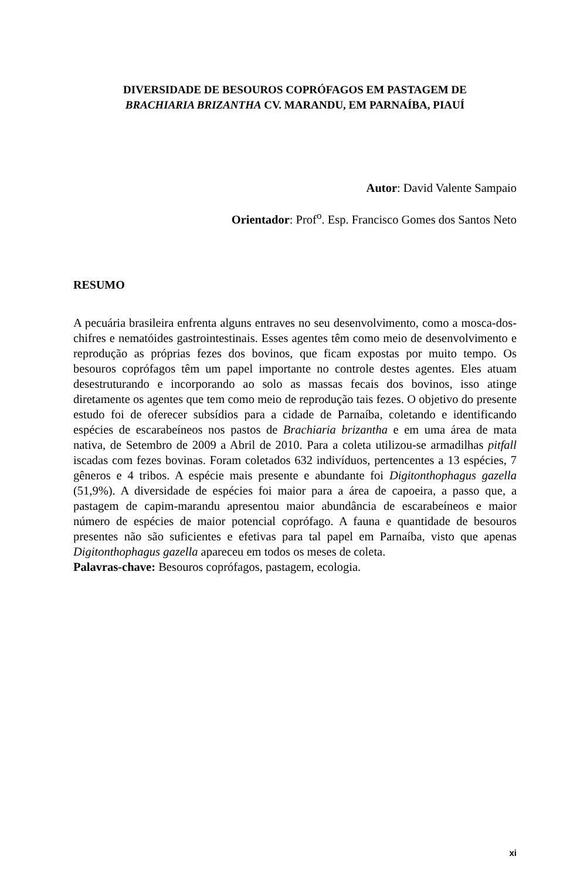DIVERSIDADE DE BESOUROS COPRÓFAGOS EM PASTAGEM DE
BRACHIARIA BRIZANTHA CV. MARANDU, EM PARNAÍBA, PIAUÍ
Autor: David Valente Sampaio
Orientador: Prof<sup>o</sup>. Esp. Francisco Gomes dos Santos Neto
RESUMO
A pecuária brasileira enfrenta alguns entraves no seu desenvolvimento, como a mosca-dos-chifres e nematóides gastrointestinais. Esses agentes têm como meio de desenvolvimento e reprodução as próprias fezes dos bovinos, que ficam expostas por muito tempo. Os besouros coprófagos têm um papel importante no controle destes agentes. Eles atuam desestruturando e incorporando ao solo as massas fecais dos bovinos, isso atinge diretamente os agentes que tem como meio de reprodução tais fezes. O objetivo do presente estudo foi de oferecer subsídios para a cidade de Parnaíba, coletando e identificando espécies de escarabeíneos nos pastos de Brachiaria brizantha e em uma área de mata nativa, de Setembro de 2009 a Abril de 2010. Para a coleta utilizou-se armadilhas pitfall iscadas com fezes bovinas. Foram coletados 632 indivíduos, pertencentes a 13 espécies, 7 gêneros e 4 tribos. A espécie mais presente e abundante foi Digitonthophagus gazella (51,9%). A diversidade de espécies foi maior para a área de capoeira, a passo que, a pastagem de capim-marandu apresentou maior abundância de escarabeíneos e maior número de espécies de maior potencial coprófago. A fauna e quantidade de besouros presentes não são suficientes e efetivas para tal papel em Parnaíba, visto que apenas Digitonthophagus gazella apareceu em todos os meses de coleta.
Palavras-chave: Besouros coprófagos, pastagem, ecologia.
xi